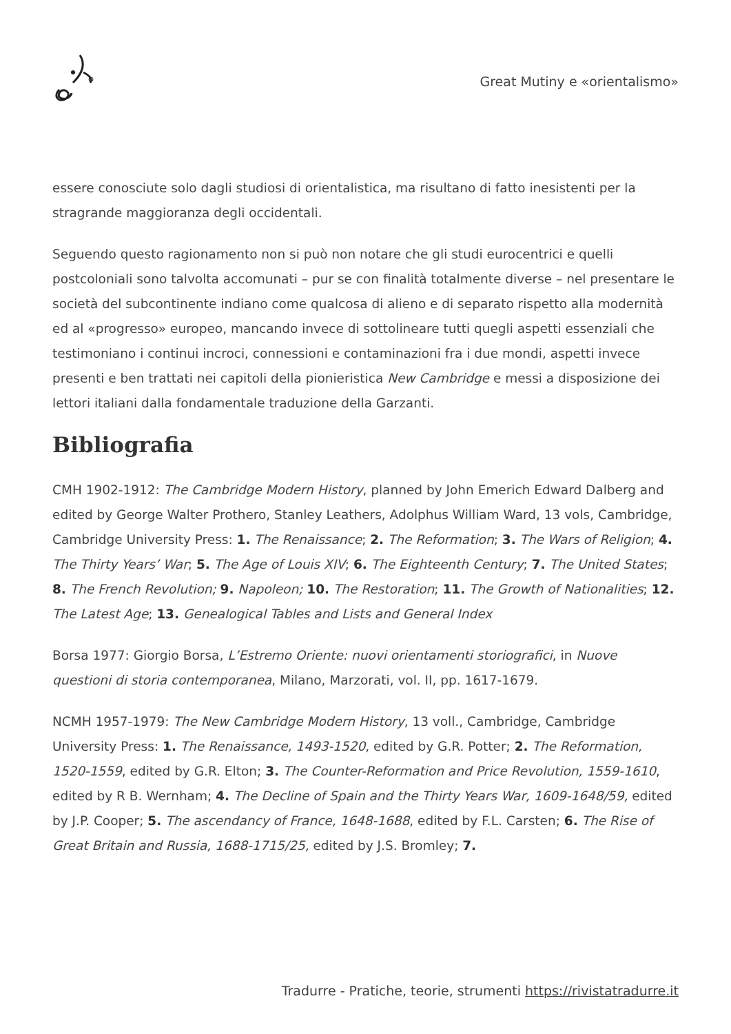Great Mutiny e «orientalismo»
essere conosciute solo dagli studiosi di orientalistica, ma risultano di fatto inesistenti per la stragrande maggioranza degli occidentali.
Seguendo questo ragionamento non si può non notare che gli studi eurocentrici e quelli postcoloniali sono talvolta accomunati – pur se con finalità totalmente diverse – nel presentare le società del subcontinente indiano come qualcosa di alieno e di separato rispetto alla modernità ed al «progresso» europeo, mancando invece di sottolineare tutti quegli aspetti essenziali che testimoniano i continui incroci, connessioni e contaminazioni fra i due mondi, aspetti invece presenti e ben trattati nei capitoli della pionieristica New Cambridge e messi a disposizione dei lettori italiani dalla fondamentale traduzione della Garzanti.
Bibliografia
CMH 1902-1912: The Cambridge Modern History, planned by John Emerich Edward Dalberg and edited by George Walter Prothero, Stanley Leathers, Adolphus William Ward, 13 vols, Cambridge, Cambridge University Press: 1. The Renaissance; 2. The Reformation; 3. The Wars of Religion; 4. The Thirty Years’ War; 5. The Age of Louis XIV; 6. The Eighteenth Century; 7. The United States; 8. The French Revolution; 9. Napoleon; 10. The Restoration; 11. The Growth of Nationalities; 12. The Latest Age; 13. Genealogical Tables and Lists and General Index
Borsa 1977: Giorgio Borsa, L’Estremo Oriente: nuovi orientamenti storiografici, in Nuove questioni di storia contemporanea, Milano, Marzorati, vol. II, pp. 1617-1679.
NCMH 1957-1979: The New Cambridge Modern History, 13 voll., Cambridge, Cambridge University Press: 1. The Renaissance, 1493-1520, edited by G.R. Potter; 2. The Reformation, 1520-1559, edited by G.R. Elton; 3. The Counter-Reformation and Price Revolution, 1559-1610, edited by R B. Wernham; 4. The Decline of Spain and the Thirty Years War, 1609-1648/59, edited by J.P. Cooper; 5. The ascendancy of France, 1648-1688, edited by F.L. Carsten; 6. The Rise of Great Britain and Russia, 1688-1715/25, edited by J.S. Bromley; 7.
Tradurre - Pratiche, teorie, strumenti https://rivistatradurre.it